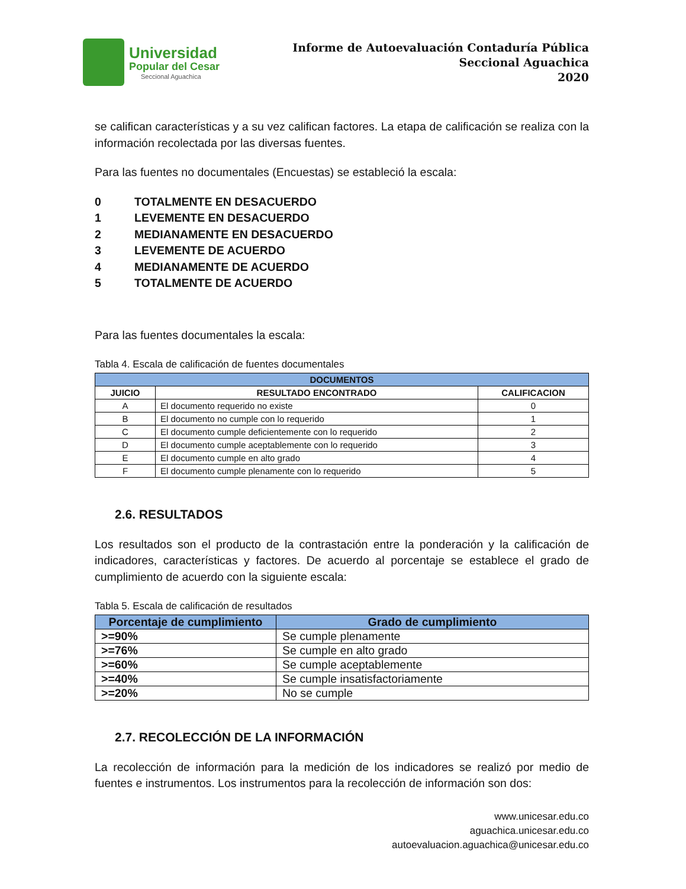Universidad
Popular del Cesar
Seccional Aguachica
Informe de Autoevaluación Contaduría Pública
Seccional Aguachica
2020
se califican características y a su vez califican factores. La etapa de calificación se realiza con la información recolectada por las diversas fuentes.
Para las fuentes no documentales (Encuestas) se estableció la escala:
0 TOTALMENTE EN DESACUERDO
1 LEVEMENTE EN DESACUERDO
2 MEDIANAMENTE EN DESACUERDO
3 LEVEMENTE DE ACUERDO
4 MEDIANAMENTE DE ACUERDO
5 TOTALMENTE DE ACUERDO
Para las fuentes documentales la escala:
Tabla 4. Escala de calificación de fuentes documentales
| DOCUMENTOS | | |
| --- | --- | --- |
| JUICIO | RESULTADO ENCONTRADO | CALIFICACION |
| A | El documento requerido no existe | 0 |
| B | El documento no cumple con lo requerido | 1 |
| C | El documento cumple deficientemente con lo requerido | 2 |
| D | El documento cumple aceptablemente con lo requerido | 3 |
| E | El documento cumple en alto grado | 4 |
| F | El documento cumple plenamente con lo requerido | 5 |
2.6. RESULTADOS
Los resultados son el producto de la contrastación entre la ponderación y la calificación de indicadores, características y factores. De acuerdo al porcentaje se establece el grado de cumplimiento de acuerdo con la siguiente escala:
Tabla 5. Escala de calificación de resultados
| Porcentaje de cumplimiento | Grado de cumplimiento |
| --- | --- |
| >=90% | Se cumple plenamente |
| >=76% | Se cumple en alto grado |
| >=60% | Se cumple aceptablemente |
| >=40% | Se cumple insatisfactoriamente |
| >=20% | No se cumple |
2.7. RECOLECCIÓN DE LA INFORMACIÓN
La recolección de información para la medición de los indicadores se realizó por medio de fuentes e instrumentos. Los instrumentos para la recolección de información son dos:
www.unicesar.edu.co
aguachica.unicesar.edu.co
autoevaluacion.aguachica@unicesar.edu.co